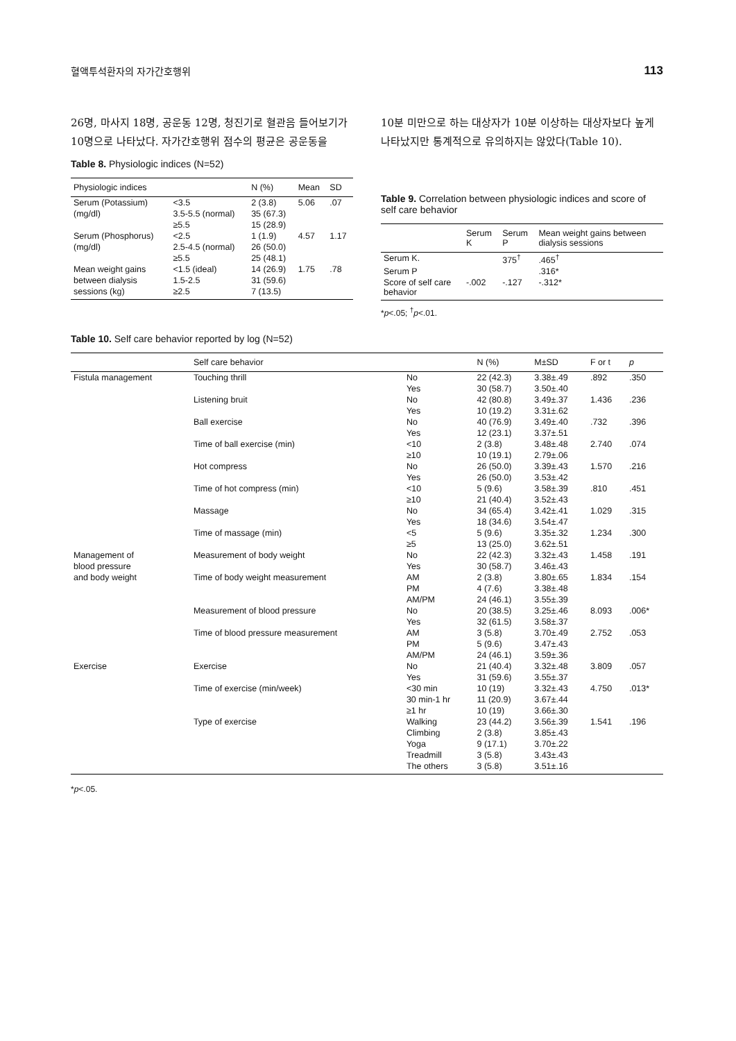혈액투석환자의 자가간호행위 113
26명, 마사지 18명, 공운동 12명, 청진기로 혈관음 들어보기가 10명으로 나타났다. 자가간호행위 점수의 평균은 공운동을
Table 8. Physiologic indices (N=52)
| Physiologic indices | | N (%) | Mean | SD |
| --- | --- | --- | --- | --- |
| Serum (Potassium) | <3.5 | 2 (3.8) | 5.06 | .07 |
| (mg/dl) | 3.5-5.5 (normal) | 35 (67.3) | | |
| | ≥5.5 | 15 (28.9) | | |
| Serum (Phosphorus) | <2.5 | 1 (1.9) | 4.57 | 1.17 |
| (mg/dl) | 2.5-4.5 (normal) | 26 (50.0) | | |
| | ≥5.5 | 25 (48.1) | | |
| Mean weight gains | <1.5 (ideal) | 14 (26.9) | 1.75 | .78 |
| between dialysis | 1.5-2.5 | 31 (59.6) | | |
| sessions (kg) | ≥2.5 | 7 (13.5) | | |
10분 미만으로 하는 대상자가 10분 이상하는 대상자보다 높게 나타났지만 통계적으로 유의하지는 않았다(Table 10).
Table 9. Correlation between physiologic indices and score of self care behavior
| | Serum K | Serum P | Mean weight gains between dialysis sessions |
| --- | --- | --- | --- |
| Serum K. | | 375<sup>†</sup> | .465<sup>†</sup> |
| Serum P | | | .316* |
| Score of self care behavior | -.002 | -.127 | -.312* |
*p<.05; <sup>†</sup>p<.01.
Table 10. Self care behavior reported by log (N=52)
| | Self care behavior | | N (%) | M±SD | F or t | p |
| --- | --- | --- | --- | --- | --- | --- |
| Fistula management | Touching thrill | No | 22 (42.3) | 3.38±.49 | .892 | .350 |
| | | Yes | 30 (58.7) | 3.50±.40 | | |
| | Listening bruit | No | 42 (80.8) | 3.49±.37 | 1.436 | .236 |
| | | Yes | 10 (19.2) | 3.31±.62 | | |
| | Ball exercise | No | 40 (76.9) | 3.49±.40 | .732 | .396 |
| | | Yes | 12 (23.1) | 3.37±.51 | | |
| | Time of ball exercise (min) | <10 | 2 (3.8) | 3.48±.48 | 2.740 | .074 |
| | | ≥10 | 10 (19.1) | 2.79±.06 | | |
| | Hot compress | No | 26 (50.0) | 3.39±.43 | 1.570 | .216 |
| | | Yes | 26 (50.0) | 3.53±.42 | | |
| | Time of hot compress (min) | <10 | 5 (9.6) | 3.58±.39 | .810 | .451 |
| | | ≥10 | 21 (40.4) | 3.52±.43 | | |
| | Massage | No | 34 (65.4) | 3.42±.41 | 1.029 | .315 |
| | | Yes | 18 (34.6) | 3.54±.47 | | |
| | Time of massage (min) | <5 | 5 (9.6) | 3.35±.32 | 1.234 | .300 |
| | | ≥5 | 13 (25.0) | 3.62±.51 | | |
| Management of | Measurement of body weight | No | 22 (42.3) | 3.32±.43 | 1.458 | .191 |
| blood pressure | | Yes | 30 (58.7) | 3.46±.43 | | |
| and body weight | Time of body weight measurement | AM | 2 (3.8) | 3.80±.65 | 1.834 | .154 |
| | | PM | 4 (7.6) | 3.38±.48 | | |
| | | AM/PM | 24 (46.1) | 3.55±.39 | | |
| | Measurement of blood pressure | No | 20 (38.5) | 3.25±.46 | 8.093 | .006* |
| | | Yes | 32 (61.5) | 3.58±.37 | | |
| | Time of blood pressure measurement | AM | 3 (5.8) | 3.70±.49 | 2.752 | .053 |
| | | PM | 5 (9.6) | 3.47±.43 | | |
| | | AM/PM | 24 (46.1) | 3.59±.36 | | |
| Exercise | Exercise | No | 21 (40.4) | 3.32±.48 | 3.809 | .057 |
| | | Yes | 31 (59.6) | 3.55±.37 | | |
| | Time of exercise (min/week) | <30 min | 10 (19) | 3.32±.43 | 4.750 | .013* |
| | | 30 min-1 hr | 11 (20.9) | 3.67±.44 | | |
| | | ≥1 hr | 10 (19) | 3.66±.30 | | |
| | Type of exercise | Walking | 23 (44.2) | 3.56±.39 | 1.541 | .196 |
| | | Climbing | 2 (3.8) | 3.85±.43 | | |
| | | Yoga | 9 (17.1) | 3.70±.22 | | |
| | | Treadmill | 3 (5.8) | 3.43±.43 | | |
| | | The others | 3 (5.8) | 3.51±.16 | | |
*p<.05.